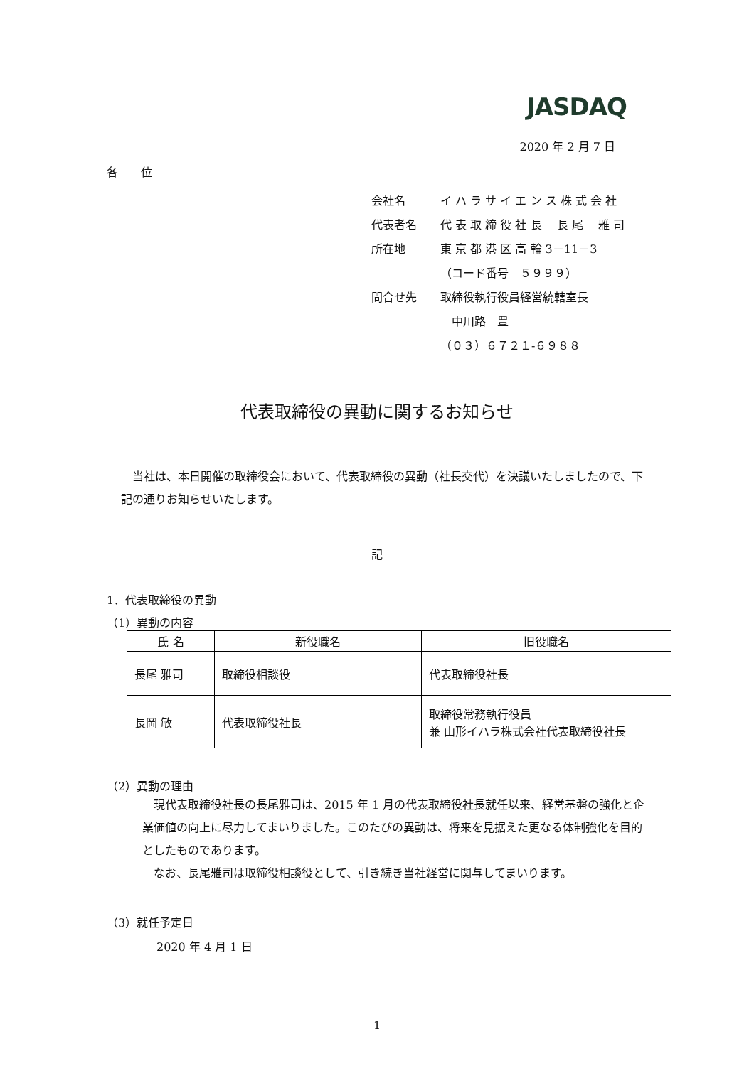JASDAQ
2020 年 2 月 7 日
各　　位
| 会社名 | イ ハ ラ サ イ エ ン ス 株 式 会 社 |
| 代表者名 | 代 表 取 締 役 社 長 長 尾 雅 司 |
| 所在地 | 東 京 都 港 区 高 輪 3－11－3 |
| | （コード番号 ５９９９） |
| 問合せ先 | 取締役執行役員経営統轄室長 |
| | 中川路 豊 |
| | （０３）６７２１-６９８８ |
代表取締役の異動に関するお知らせ
当社は、本日開催の取締役会において、代表取締役の異動（社長交代）を決議いたしましたので、下記の通りお知らせいたします。
記
1．代表取締役の異動
（1）異動の内容
| 氏 名 | 新役職名 | 旧役職名 |
| --- | --- | --- |
| 長尾 雅司 | 取締役相談役 | 代表取締役社長 |
| 長岡 敏 | 代表取締役社長 | 取締役常務執行役員 兼 山形イハラ株式会社代表取締役社長 |
（2）異動の理由
現代表取締役社長の長尾雅司は、2015 年 1 月の代表取締役社長就任以来、経営基盤の強化と企業価値の向上に尽力してまいりました。このたびの異動は、将来を見据えた更なる体制強化を目的としたものであります。
なお、長尾雅司は取締役相談役として、引き続き当社経営に関与してまいります。
（3）就任予定日
2020 年 4 月 1 日
1